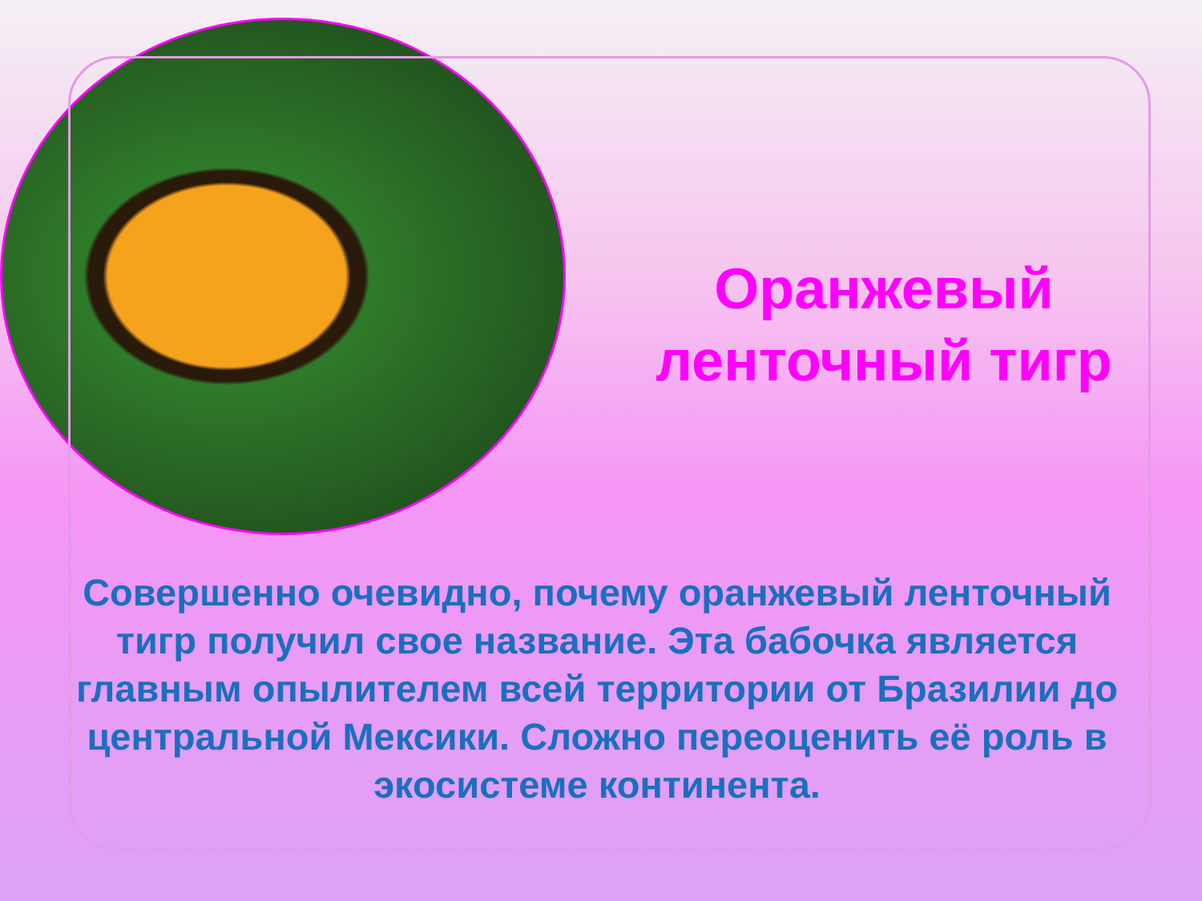Оранжевый
ленточный тигр
Совершенно очевидно, почему оранжевый ленточный тигр получил свое название. Эта бабочка является главным опылителем всей территории от Бразилии до центральной Мексики. Сложно переоценить её роль в экосистеме континента.